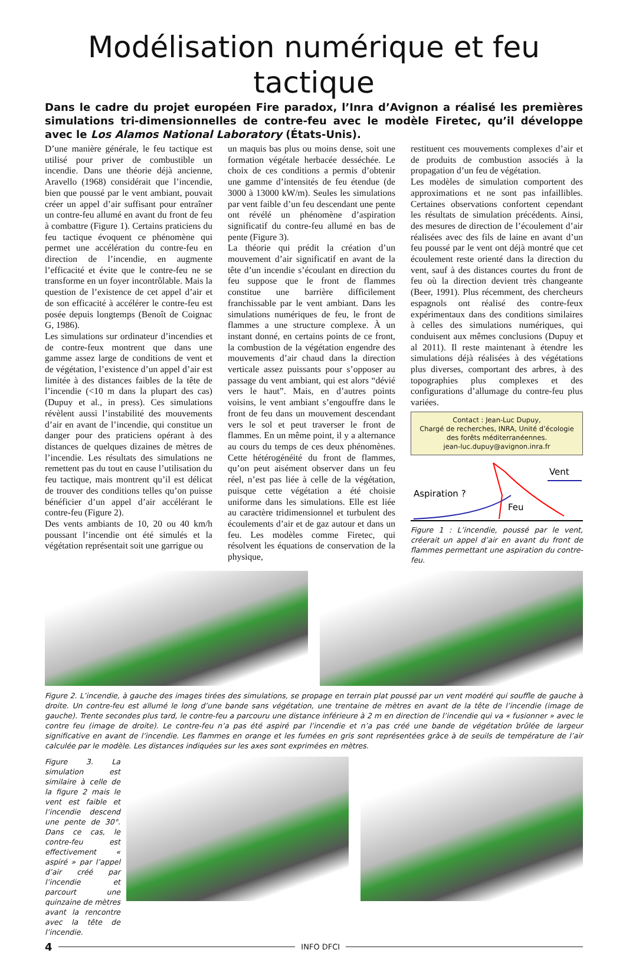Modélisation numérique et feu tactique
Dans le cadre du projet européen Fire paradox, l’Inra d’Avignon a réalisé les premières simulations tri-dimensionnelles de contre-feu avec le modèle Firetec, qu’il développe avec le Los Alamos National Laboratory (États-Unis).
D’une manière générale, le feu tactique est utilisé pour priver de combustible un incendie. Dans une théorie déjà ancienne, Aravello (1968) considérait que l’incendie, bien que poussé par le vent ambiant, pouvait créer un appel d’air suffisant pour entraîner un contre-feu allumé en avant du front de feu à combattre (Figure 1). Certains praticiens du feu tactique évoquent ce phénomène qui permet une accélération du contre-feu en direction de l’incendie, en augmente l’efficacité et évite que le contre-feu ne se transforme en un foyer incontrôlable. Mais la question de l’existence de cet appel d’air et de son efficacité à accélérer le contre-feu est posée depuis longtemps (Benoît de Coignac G, 1986).
Les simulations sur ordinateur d’incendies et de contre-feux montrent que dans une gamme assez large de conditions de vent et de végétation, l’existence d’un appel d’air est limitée à des distances faibles de la tête de l’incendie (<10 m dans la plupart des cas) (Dupuy et al., in press). Ces simulations révèlent aussi l’instabilité des mouvements d’air en avant de l’incendie, qui constitue un danger pour des praticiens opérant à des distances de quelques dizaines de mètres de l’incendie. Les résultats des simulations ne remettent pas du tout en cause l’utilisation du feu tactique, mais montrent qu’il est délicat de trouver des conditions telles qu’on puisse bénéficier d’un appel d’air accélérant le contre-feu (Figure 2).
Des vents ambiants de 10, 20 ou 40 km/h poussant l’incendie ont été simulés et la végétation représentait soit une garrigue ou
un maquis bas plus ou moins dense, soit une formation végétale herbacée desséchée. Le choix de ces conditions a permis d’obtenir une gamme d’intensités de feu étendue (de 3000 à 13000 kW/m). Seules les simulations par vent faible d’un feu descendant une pente ont révélé un phénomène d’aspiration significatif du contre-feu allumé en bas de pente (Figure 3).
La théorie qui prédit la création d’un mouvement d’air significatif en avant de la tête d’un incendie s’écoulant en direction du feu suppose que le front de flammes constitue une barrière difficilement franchissable par le vent ambiant. Dans les simulations numériques de feu, le front de flammes a une structure complexe. À un instant donné, en certains points de ce front, la combustion de la végétation engendre des mouvements d’air chaud dans la direction verticale assez puissants pour s’opposer au passage du vent ambiant, qui est alors “dévié vers le haut”. Mais, en d’autres points voisins, le vent ambiant s’engouffre dans le front de feu dans un mouvement descendant vers le sol et peut traverser le front de flammes. En un même point, il y a alternance au cours du temps de ces deux phénomènes. Cette hétérogénéité du front de flammes, qu’on peut aisément observer dans un feu réel, n’est pas liée à celle de la végétation, puisque cette végétation a été choisie uniforme dans les simulations. Elle est liée au caractère tridimensionnel et turbulent des écoulements d’air et de gaz autour et dans un feu. Les modèles comme Firetec, qui résolvent les équations de conservation de la physique,
restituent ces mouvements complexes d’air et de produits de combustion associés à la propagation d’un feu de végétation.
Les modèles de simulation comportent des approximations et ne sont pas infaillibles. Certaines observations confortent cependant les résultats de simulation précédents. Ainsi, des mesures de direction de l’écoulement d’air réalisées avec des fils de laine en avant d’un feu poussé par le vent ont déjà montré que cet écoulement reste orienté dans la direction du vent, sauf à des distances courtes du front de feu où la direction devient très changeante (Beer, 1991). Plus récemment, des chercheurs espagnols ont réalisé des contre-feux expérimentaux dans des conditions similaires à celles des simulations numériques, qui conduisent aux mêmes conclusions (Dupuy et al 2011). Il reste maintenant à étendre les simulations déjà réalisées à des végétations plus diverses, comportant des arbres, à des topographies plus complexes et des configurations d’allumage du contre-feu plus variées.
Contact : Jean-Luc Dupuy,
Chargé de recherches, INRA, Unité d’écologie
des forêts méditerranéennes.
jean-luc.dupuy@avignon.inra.fr
Vent
Aspiration ?
Feu
Figure 1 : L’incendie, poussé par le vent, créerait un appel d’air en avant du front de flammes permettant une aspiration du contre-feu.
Figure 2. L’incendie, à gauche des images tirées des simulations, se propage en terrain plat poussé par un vent modéré qui souffle de gauche à droite. Un contre-feu est allumé le long d’une bande sans végétation, une trentaine de mètres en avant de la tête de l’incendie (image de gauche). Trente secondes plus tard, le contre-feu a parcouru une distance inférieure à 2 m en direction de l’incendie qui va « fusionner » avec le contre feu (image de droite). Le contre-feu n’a pas été aspiré par l’incendie et n’a pas créé une bande de végétation brûlée de largeur significative en avant de l’incendie. Les flammes en orange et les fumées en gris sont représentées grâce à de seuils de température de l’air calculée par le modèle. Les distances indiquées sur les axes sont exprimées en mètres.
Figure 3. La simulation est similaire à celle de la figure 2 mais le vent est faible et l’incendie descend une pente de 30°. Dans ce cas, le contre-feu est effectivement « aspiré » par l’appel d’air créé par l’incendie et parcourt une quinzaine de mètres avant la rencontre avec la tête de l’incendie.
4
INFO DFCI